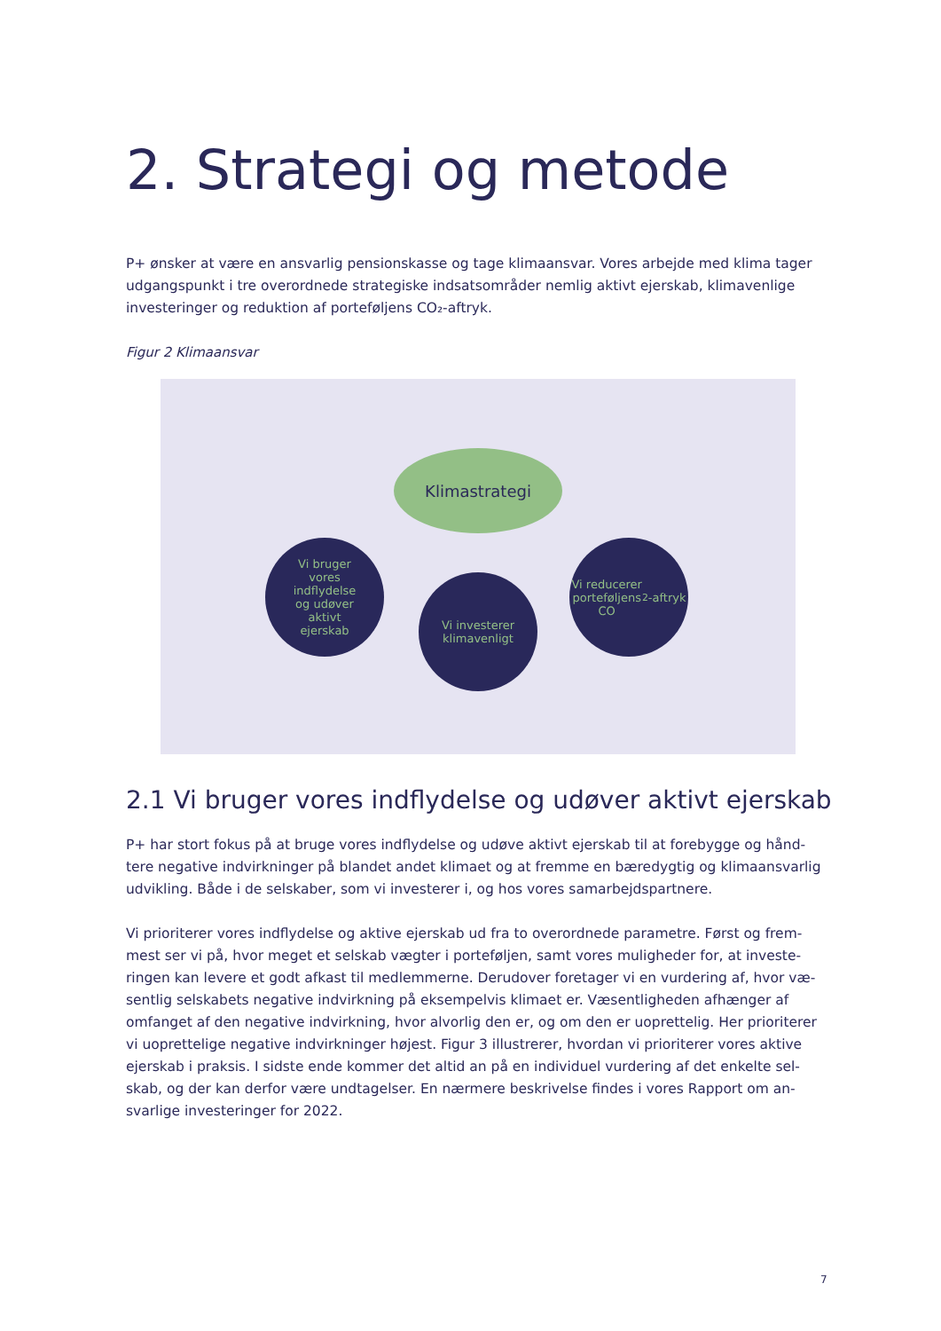2. Strategi og metode
P+ ønsker at være en ansvarlig pensionskasse og tage klimaansvar. Vores arbejde med klima tager udgangspunkt i tre overordnede strategiske indsatsområder nemlig aktivt ejerskab, klimavenlige investeringer og reduktion af porteføljens CO₂-aftryk.
Figur 2 Klimaansvar
Klimastrategi
Vi bruger
vores
indflydelse
og udøver
aktivt
ejerskab
Vi investerer
klimavenligt
Vi reducerer
porteføljens
CO<sub>2</sub>-aftryk
2.1 Vi bruger vores indflydelse og udøver aktivt ejerskab
P+ har stort fokus på at bruge vores indflydelse og udøve aktivt ejerskab til at forebygge og hånd-tere negative indvirkninger på blandet andet klimaet og at fremme en bæredygtig og klimaansvarlig udvikling. Både i de selskaber, som vi investerer i, og hos vores samarbejdspartnere.
Vi prioriterer vores indflydelse og aktive ejerskab ud fra to overordnede parametre. Først og frem-mest ser vi på, hvor meget et selskab vægter i porteføljen, samt vores muligheder for, at investe-ringen kan levere et godt afkast til medlemmerne. Derudover foretager vi en vurdering af, hvor væ-sentlig selskabets negative indvirkning på eksempelvis klimaet er. Væsentligheden afhænger af omfanget af den negative indvirkning, hvor alvorlig den er, og om den er uoprettelig. Her prioriterer vi uoprettelige negative indvirkninger højest. Figur 3 illustrerer, hvordan vi prioriterer vores aktive ejerskab i praksis. I sidste ende kommer det altid an på en individuel vurdering af det enkelte sel-skab, og der kan derfor være undtagelser. En nærmere beskrivelse findes i vores Rapport om an-svarlige investeringer for 2022.
7